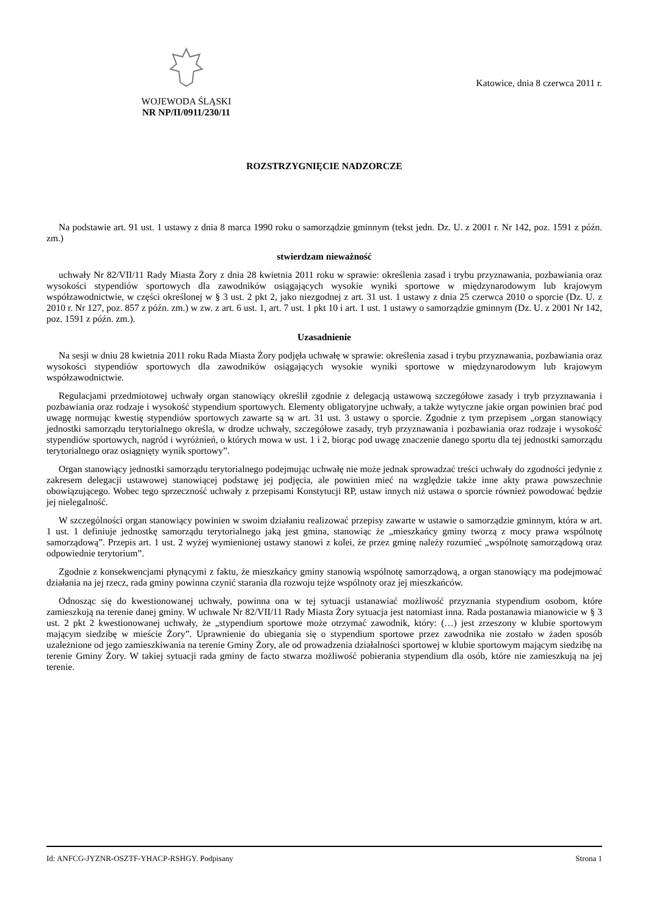WOJEWODA ŚLĄSKI
NR NP/II/0911/230/11
Katowice, dnia 8 czerwca 2011 r.
ROZSTRZYGNIĘCIE NADZORCZE
Na podstawie art. 91 ust. 1 ustawy z dnia 8 marca 1990 roku o samorządzie gminnym (tekst jedn. Dz. U. z 2001 r. Nr 142, poz. 1591 z późn. zm.)
stwierdzam nieważność
uchwały Nr 82/VII/11 Rady Miasta Żory z dnia 28 kwietnia 2011 roku w sprawie: określenia zasad i trybu przyznawania, pozbawiania oraz wysokości stypendiów sportowych dla zawodników osiągających wysokie wyniki sportowe w międzynarodowym lub krajowym współzawodnictwie, w części określonej w § 3 ust. 2 pkt 2, jako niezgodnej z art. 31 ust. 1 ustawy z dnia 25 czerwca 2010 o sporcie (Dz. U. z 2010 r. Nr 127, poz. 857 z późn. zm.) w zw. z art. 6 ust. 1, art. 7 ust. 1 pkt 10 i art. 1 ust. 1 ustawy o samorządzie gminnym (Dz. U. z 2001 Nr 142, poz. 1591 z późn. zm.).
Uzasadnienie
Na sesji w dniu 28 kwietnia 2011 roku Rada Miasta Żory podjęła uchwałę w sprawie: określenia zasad i trybu przyznawania, pozbawiania oraz wysokości stypendiów sportowych dla zawodników osiągających wysokie wyniki sportowe w międzynarodowym lub krajowym współzawodnictwie.
Regulacjami przedmiotowej uchwały organ stanowiący określił zgodnie z delegacją ustawową szczegółowe zasady i tryb przyznawania i pozbawiania oraz rodzaje i wysokość stypendium sportowych. Elementy obligatoryjne uchwały, a także wytyczne jakie organ powinien brać pod uwagę normując kwestię stypendiów sportowych zawarte są w art. 31 ust. 3 ustawy o sporcie. Zgodnie z tym przepisem „organ stanowiący jednostki samorządu terytorialnego określa, w drodze uchwały, szczegółowe zasady, tryb przyznawania i pozbawiania oraz rodzaje i wysokość stypendiów sportowych, nagród i wyróżnień, o których mowa w ust. 1 i 2, biorąc pod uwagę znaczenie danego sportu dla tej jednostki samorządu terytorialnego oraz osiągnięty wynik sportowy”.
Organ stanowiący jednostki samorządu terytorialnego podejmując uchwałę nie może jednak sprowadzać treści uchwały do zgodności jedynie z zakresem delegacji ustawowej stanowiącej podstawę jej podjęcia, ale powinien mieć na względzie także inne akty prawa powszechnie obowiązującego. Wobec tego sprzeczność uchwały z przepisami Konstytucji RP, ustaw innych niż ustawa o sporcie również powodować będzie jej nielegalność.
W szczególności organ stanowiący powinien w swoim działaniu realizować przepisy zawarte w ustawie o samorządzie gminnym, która w art. 1 ust. 1 definiuje jednostkę samorządu terytorialnego jaką jest gmina, stanowiąc że „mieszkańcy gminy tworzą z mocy prawa wspólnotę samorządową”. Przepis art. 1 ust. 2 wyżej wymienionej ustawy stanowi z kolei, że przez gminę należy rozumieć „wspólnotę samorządową oraz odpowiednie terytorium”.
Zgodnie z konsekwencjami płynącymi z faktu, że mieszkańcy gminy stanowią wspólnotę samorządową, a organ stanowiący ma podejmować działania na jej rzecz, rada gminy powinna czynić starania dla rozwoju tejże wspólnoty oraz jej mieszkańców.
Odnosząc się do kwestionowanej uchwały, powinna ona w tej sytuacji ustanawiać możliwość przyznania stypendium osobom, które zamieszkują na terenie danej gminy. W uchwale Nr 82/VII/11 Rady Miasta Żory sytuacja jest natomiast inna. Rada postanawia mianowicie w § 3 ust. 2 pkt 2 kwestionowanej uchwały, że „stypendium sportowe może otrzymać zawodnik, który: (…) jest zrzeszony w klubie sportowym mającym siedzibę w mieście Żory”. Uprawnienie do ubiegania się o stypendium sportowe przez zawodnika nie zostało w żaden sposób uzależnione od jego zamieszkiwania na terenie Gminy Żory, ale od prowadzenia działalności sportowej w klubie sportowym mającym siedzibę na terenie Gminy Żory. W takiej sytuacji rada gminy de facto stwarza możliwość pobierania stypendium dla osób, które nie zamieszkują na jej terenie.
Id: ANFCG-JYZNR-OSZTF-YHACP-RSHGY. Podpisany Strona 1